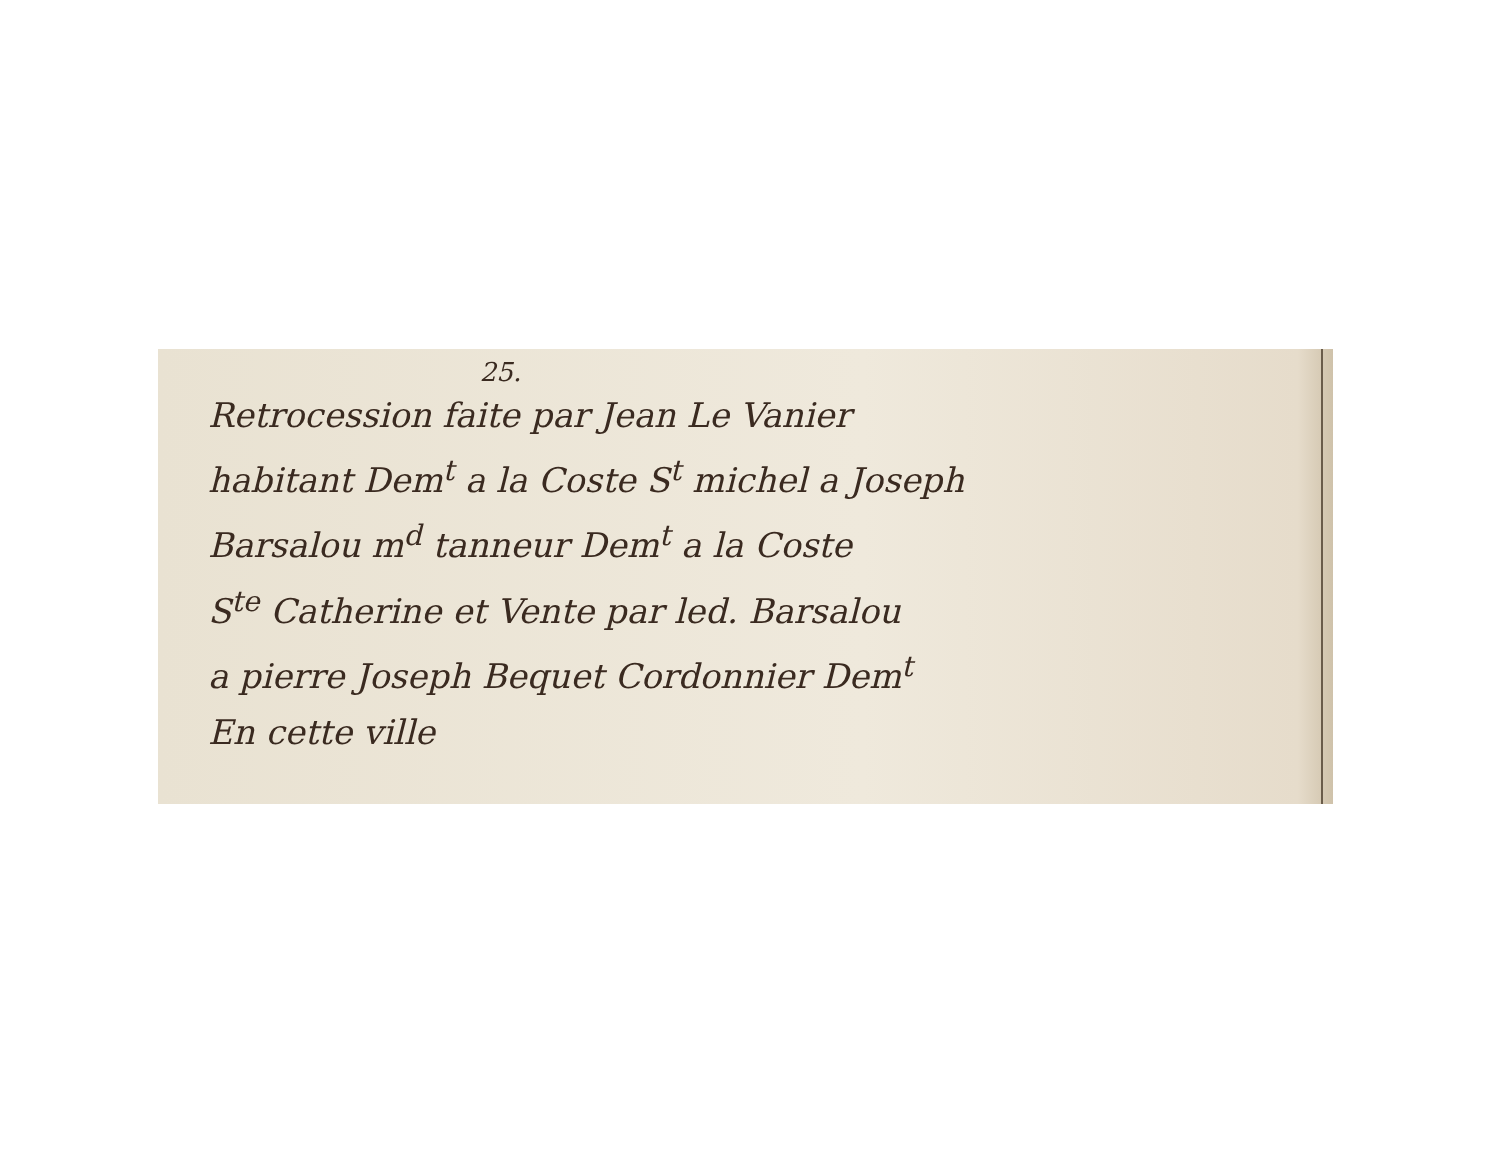25.
Retrocession faite par Jean Le Vanier
habitant Dem<sup>t</sup> a la Coste S<sup>t</sup> michel a Joseph
Barsalou m<sup>d</sup> tanneur Dem<sup>t</sup> a la Coste
S<sup>te</sup> Catherine et Vente par led. Barsalou
a pierre Joseph Bequet Cordonnier Dem<sup>t</sup>
En cette ville